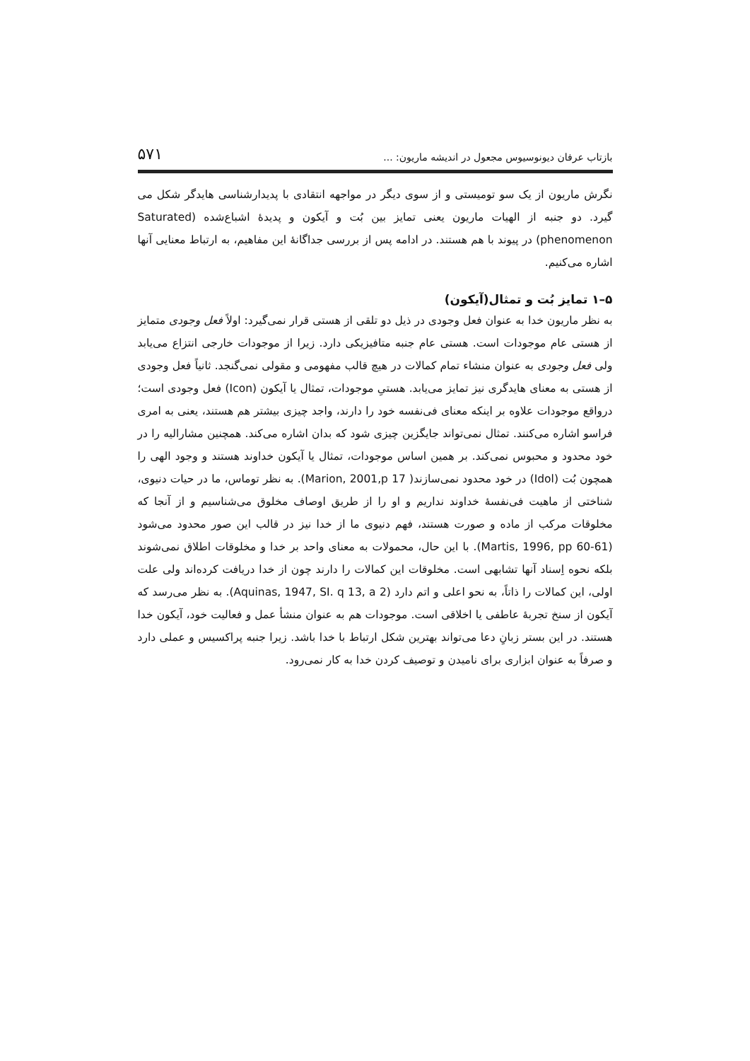بازتاب عرفان دیونوسیوس مجعول در اندیشه ماریون: ... ۵۷۱
نگرش ماریون از یک سو تومیستی و از سوی دیگر در مواجهه انتقادی با پدیدارشناسی هایدگر شکل می گیرد. دو جنبه از الهیات ماریون یعنی تمایز بین بُت و آیکون و پدیدۀ اشباع‌شده (Saturated phenomenon) در پیوند با هم هستند. در ادامه پس از بررسی جداگانۀ این مفاهیم، به ارتباط معنایی آنها اشاره می‌کنیم.
۵–۱ تمایز بُت و تمثال(آیکون)
به نظر ماریون خدا به عنوان فعل وجودی در ذیل دو تلقی از هستی قرار نمی‌گیرد: اولاً فعل وجودی متمایز از هستی عام موجودات است. هستی عام جنبه متافیزیکی دارد. زیرا از موجودات خارجی انتزاع می‌یابد ولی فعل وجودی به عنوان منشاء تمام کمالات در هیچ قالب مفهومی و مقولی نمی‌گنجد. ثانیاً فعل وجودی از هستی به معنای هایدگری نیز تمایز می‌یابد. هستیِ موجودات، تمثال یا آیکون (Icon) فعل وجودی است؛ درواقع موجودات علاوه بر اینکه معنای فی‌نفسه خود را دارند، واجد چیزی بیشتر هم هستند، یعنی به امری فراسو اشاره می‌کنند. تمثال نمی‌تواند جایگزین چیزی شود که بدان اشاره می‌کند. همچنین مشارالیه را در خود محدود و محبوس نمی‌کند. بر همین اساس موجودات، تمثال یا آیکون خداوند هستند و وجود الهی را همچون بُت (Idol) در خود محدود نمی‌سازند( Marion, 2001,p 17). به نظر توماس، ما در حیات دنیوی، شناختی از ماهیت فی‌نفسهٔ خداوند نداریم و او را از طریق اوصاف مخلوق می‌شناسیم و از آنجا که مخلوقات مرکب از ماده و صورت هستند، فهم دنیوی ما از خدا نیز در قالب این صور محدود می‌شود (Martis, 1996, pp 60-61). با این حال، محمولات به معنای واحد بر خدا و مخلوقات اطلاق نمی‌شوند بلکه نحوه اِسناد آنها تشابهی است. مخلوقات این کمالات را دارند چون از خدا دریافت کرده‌اند ولی علت اولی، این کمالات را ذاتاً، به نحو اعلی و اتم دارد (Aquinas, 1947, SI. q 13, a 2). به نظر می‌رسد که آیکون از سنخ تجربۀ عاطفی یا اخلاقی است. موجودات هم به عنوان منشأ عمل و فعالیت خود، آیکون خدا هستند. در این بستر زبانِ دعا می‌تواند بهترین شکل ارتباط با خدا باشد. زیرا جنبه پراکسیس و عملی دارد و صرفاً به عنوان ابزاری برای نامیدن و توصیف کردن خدا به کار نمی‌رود.